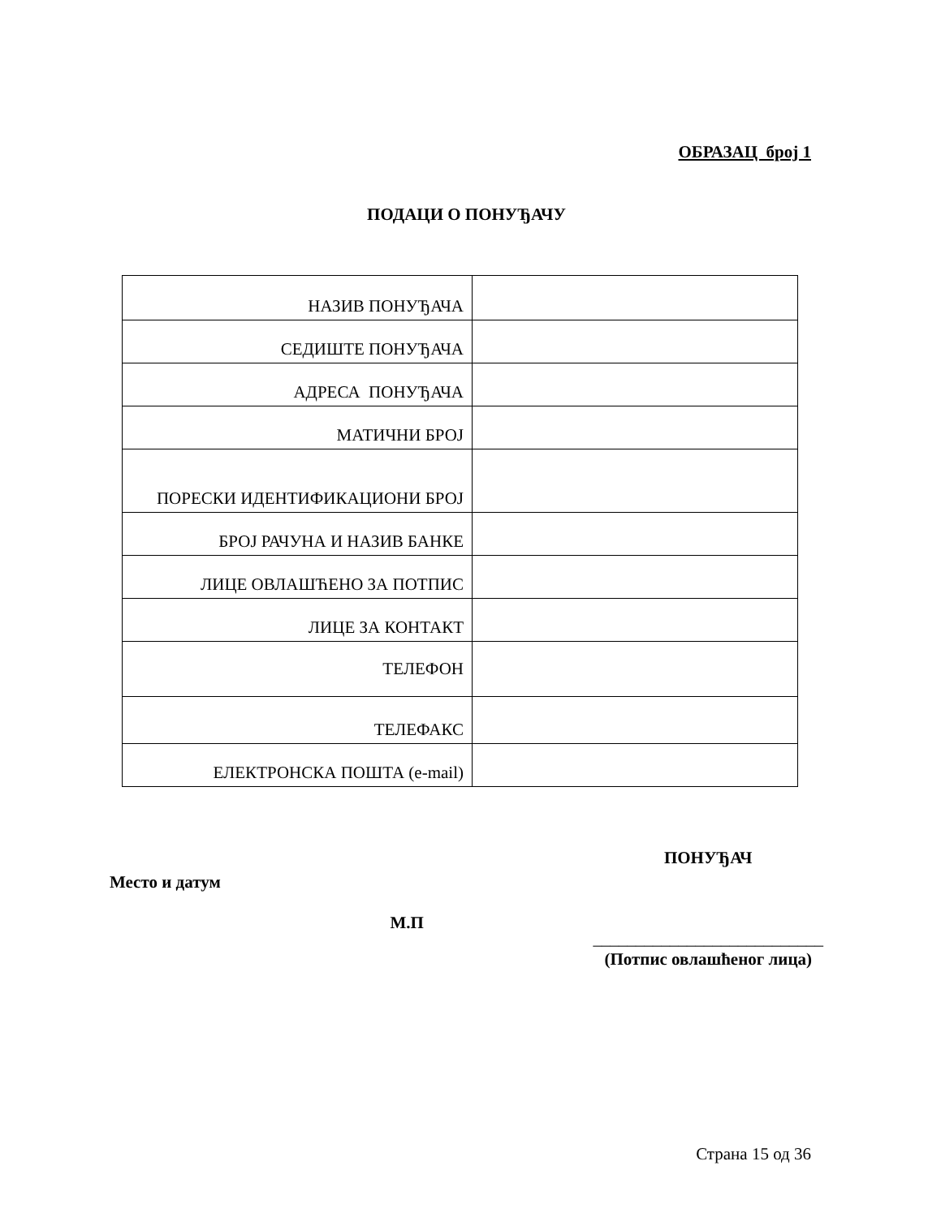ОБРАЗАЦ број 1
ПОДАЦИ О ПОНУЂАЧУ
| НАЗИВ ПОНУЂАЧА | |
| СЕДИШТЕ ПОНУЂАЧА | |
| АДРЕСА ПОНУЂАЧА | |
| МАТИЧНИ БРОЈ | |
| ПОРЕСКИ ИДЕНТИФИКАЦИОНИ БРОЈ | |
| БРОЈ РАЧУНА И НАЗИВ БАНКЕ | |
| ЛИЦЕ ОВЛАШЋЕНО ЗА ПОТПИС | |
| ЛИЦЕ ЗА КОНТАКТ | |
| ТЕЛЕФОН | |
| ТЕЛЕФАКС | |
| ЕЛЕКТРОНСКА ПОШТА (e-mail) | |
Место и датум
М.П
ПОНУЂАЧ
___________________________
(Потпис овлашћеног лица)
Страна 15 од 36